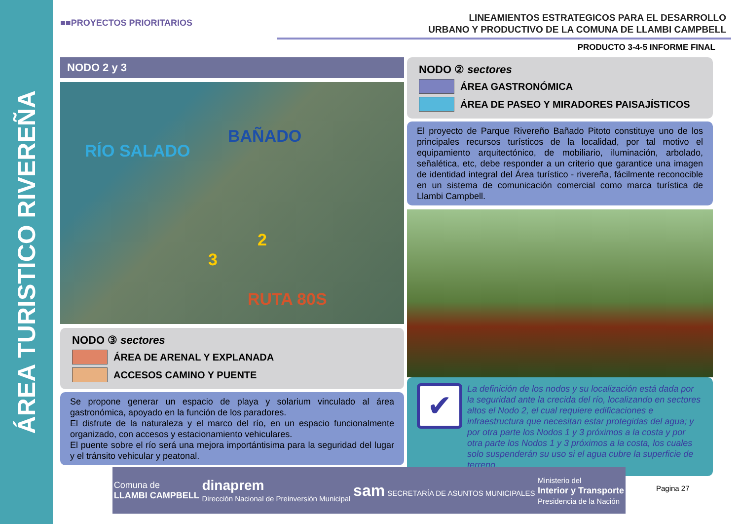ÁREA TURISTICO RIVEREÑA
■■PROYECTOS PRIORITARIOS
LINEAMIENTOS ESTRATEGICOS PARA EL DESARROLLO
URBANO Y PRODUCTIVO DE LA COMUNA DE LLAMBI CAMPBELL
PRODUCTO 3-4-5 INFORME FINAL
NODO 2 y 3
RÍO SALADO
BAÑADO
2
3
RUTA 80S
NODO ③ sectores
ÁREA DE ARENAL Y EXPLANADA
ACCESOS CAMINO Y PUENTE
Se propone generar un espacio de playa y solarium vinculado al área gastronómica, apoyado en la función de los paradores.
El disfrute de la naturaleza y el marco del río, en un espacio funcionalmente organizado, con accesos y estacionamiento vehiculares.
El puente sobre el río será una mejora importántisima para la seguridad del lugar y el tránsito vehicular y peatonal.
NODO ② sectores
ÁREA GASTRONÓMICA
ÁREA DE PASEO Y MIRADORES PAISAJÍSTICOS
El proyecto de Parque Rivereño Bañado Pitoto constituye uno de los principales recursos turísticos de la localidad, por tal motivo el equipamiento arquitectónico, de mobiliario, iluminación, arbolado, señalética, etc, debe responder a un criterio que garantice una imagen de identidad integral del Área turístico - rivereña, fácilmente reconocible en un sistema de comunicación comercial como marca turística de Llambi Campbell.
✔
La definición de los nodos y su localización está dada por la seguridad ante la crecida del río, localizando en sectores altos el Nodo 2, el cual requiere edificaciones e infraestructura que necesitan estar protegidas del agua; y por otra parte los Nodos 1 y 3 próximos a la costa y por otra parte los Nodos 1 y 3 próximos a la costa, los cuales solo suspenderán su uso si el agua cubre la superficie de terreno.
Comuna de
LLAMBI CAMPBELL
dinaprem
Dirección Nacional de Preinversión Municipal
sam SECRETARÍA DE ASUNTOS MUNICIPALES
Ministerio del
Interior y Transporte
Presidencia de la Nación
Pagina 27